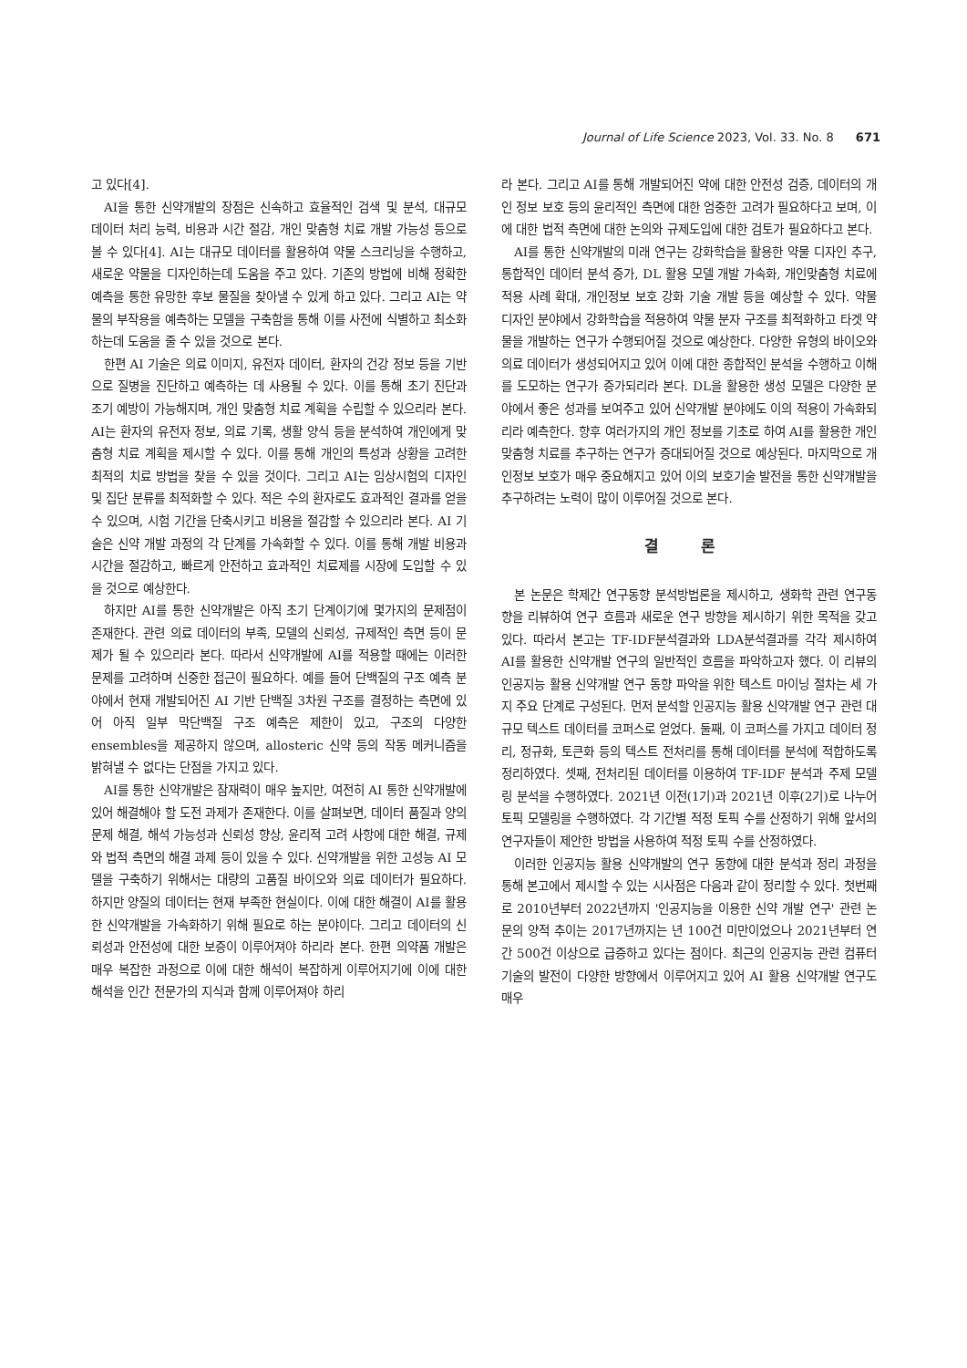Journal of Life Science 2023, Vol. 33. No. 8 671
고 있다[4].
AI을 통한 신약개발의 장점은 신속하고 효율적인 검색 및 분석, 대규모 데이터 처리 능력, 비용과 시간 절감, 개인 맞춤형 치료 개발 가능성 등으로 볼 수 있다[4]. AI는 대규모 데이터를 활용하여 약물 스크리닝을 수행하고, 새로운 약물을 디자인하는데 도움을 주고 있다. 기존의 방법에 비해 정확한 예측을 통한 유망한 후보 물질을 찾아낼 수 있게 하고 있다. 그리고 AI는 약물의 부작용을 예측하는 모델을 구축함을 통해 이를 사전에 식별하고 최소화하는데 도움을 줄 수 있을 것으로 본다.
한편 AI 기술은 의료 이미지, 유전자 데이터, 환자의 건강 정보 등을 기반으로 질병을 진단하고 예측하는 데 사용될 수 있다. 이를 통해 초기 진단과 조기 예방이 가능해지며, 개인 맞춤형 치료 계획을 수립할 수 있으리라 본다. AI는 환자의 유전자 정보, 의료 기록, 생활 양식 등을 분석하여 개인에게 맞춤형 치료 계획을 제시할 수 있다. 이를 통해 개인의 특성과 상황을 고려한 최적의 치료 방법을 찾을 수 있을 것이다. 그리고 AI는 임상시험의 디자인 및 집단 분류를 최적화할 수 있다. 적은 수의 환자로도 효과적인 결과를 얻을 수 있으며, 시험 기간을 단축시키고 비용을 절감할 수 있으리라 본다. AI 기술은 신약 개발 과정의 각 단계를 가속화할 수 있다. 이를 통해 개발 비용과 시간을 절감하고, 빠르게 안전하고 효과적인 치료제를 시장에 도입할 수 있을 것으로 예상한다.
하지만 AI를 통한 신약개발은 아직 초기 단계이기에 몇가지의 문제점이 존재한다. 관련 의료 데이터의 부족, 모델의 신뢰성, 규제적인 측면 등이 문제가 될 수 있으리라 본다. 따라서 신약개발에 AI를 적용할 때에는 이러한 문제를 고려하며 신중한 접근이 필요하다. 예를 들어 단백질의 구조 예측 분야에서 현재 개발되어진 AI 기반 단백질 3차원 구조를 결정하는 측면에 있어 아직 일부 막단백질 구조 예측은 제한이 있고, 구조의 다양한 ensembles을 제공하지 않으며, allosteric 신약 등의 작동 메커니즘을 밝혀낼 수 없다는 단점을 가지고 있다.
AI를 통한 신약개발은 잠재력이 매우 높지만, 여전히 AI 통한 신약개발에 있어 해결해야 할 도전 과제가 존재한다. 이를 살펴보면, 데이터 품질과 양의 문제 해결, 해석 가능성과 신뢰성 향상, 윤리적 고려 사항에 대한 해결, 규제와 법적 측면의 해결 과제 등이 있을 수 있다. 신약개발을 위한 고성능 AI 모델을 구축하기 위해서는 대량의 고품질 바이오와 의료 데이터가 필요하다. 하지만 양질의 데이터는 현재 부족한 현실이다. 이에 대한 해결이 AI를 활용한 신약개발을 가속화하기 위해 필요로 하는 분야이다. 그리고 데이터의 신뢰성과 안전성에 대한 보증이 이루어져야 하리라 본다. 한편 의약품 개발은 매우 복잡한 과정으로 이에 대한 해석이 복잡하게 이루어지기에 이에 대한 해석을 인간 전문가의 지식과 함께 이루어져야 하리
라 본다. 그리고 AI를 통해 개발되어진 약에 대한 안전성 검증, 데이터의 개인 정보 보호 등의 윤리적인 측면에 대한 엄중한 고려가 필요하다고 보며, 이에 대한 법적 측면에 대한 논의와 규제도입에 대한 검토가 필요하다고 본다.
AI를 통한 신약개발의 미래 연구는 강화학습을 활용한 약물 디자인 추구, 통합적인 데이터 분석 증가, DL 활용 모델 개발 가속화, 개인맞춤형 치료에 적용 사례 확대, 개인정보 보호 강화 기술 개발 등을 예상할 수 있다. 약물 디자인 분야에서 강화학습을 적용하여 약물 분자 구조를 최적화하고 타겟 약물을 개발하는 연구가 수행되어질 것으로 예상한다. 다양한 유형의 바이오와 의료 데이터가 생성되어지고 있어 이에 대한 종합적인 분석을 수행하고 이해를 도모하는 연구가 증가되리라 본다. DL을 활용한 생성 모델은 다양한 분야에서 좋은 성과를 보여주고 있어 신약개발 분야에도 이의 적용이 가속화되리라 예측한다. 향후 여러가지의 개인 정보를 기초로 하여 AI를 활용한 개인 맞춤형 치료를 추구하는 연구가 증대되어질 것으로 예상된다. 마지막으로 개인정보 보호가 매우 중요해지고 있어 이의 보호기술 발전을 통한 신약개발을 추구하려는 노력이 많이 이루어질 것으로 본다.
결 론
본 논문은 학제간 연구동향 분석방법론을 제시하고, 생화학 관련 연구동향을 리뷰하여 연구 흐름과 새로운 연구 방향을 제시하기 위한 목적을 갖고 있다. 따라서 본고는 TF-IDF분석결과와 LDA분석결과를 각각 제시하여 AI를 활용한 신약개발 연구의 일반적인 흐름을 파악하고자 했다. 이 리뷰의 인공지능 활용 신약개발 연구 동향 파악을 위한 텍스트 마이닝 절차는 세 가지 주요 단계로 구성된다. 먼저 분석할 인공지능 활용 신약개발 연구 관련 대규모 텍스트 데이터를 코퍼스로 얻었다. 둘째, 이 코퍼스를 가지고 데이터 정리, 정규화, 토큰화 등의 텍스트 전처리를 통해 데이터를 분석에 적합하도록 정리하였다. 셋째, 전처리된 데이터를 이용하여 TF-IDF 분석과 주제 모델링 분석을 수행하였다. 2021년 이전(1기)과 2021년 이후(2기)로 나누어 토픽 모델링을 수행하였다. 각 기간별 적정 토픽 수를 산정하기 위해 앞서의 연구자들이 제안한 방법을 사용하여 적정 토픽 수를 산정하였다.
이러한 인공지능 활용 신약개발의 연구 동향에 대한 분석과 정리 과정을 통해 본고에서 제시할 수 있는 시사점은 다음과 같이 정리할 수 있다. 첫번째로 2010년부터 2022년까지 '인공지능을 이용한 신약 개발 연구' 관련 논문의 양적 추이는 2017년까지는 년 100건 미만이었으나 2021년부터 연간 500건 이상으로 급증하고 있다는 점이다. 최근의 인공지능 관련 컴퓨터 기술의 발전이 다양한 방향에서 이루어지고 있어 AI 활용 신약개발 연구도 매우